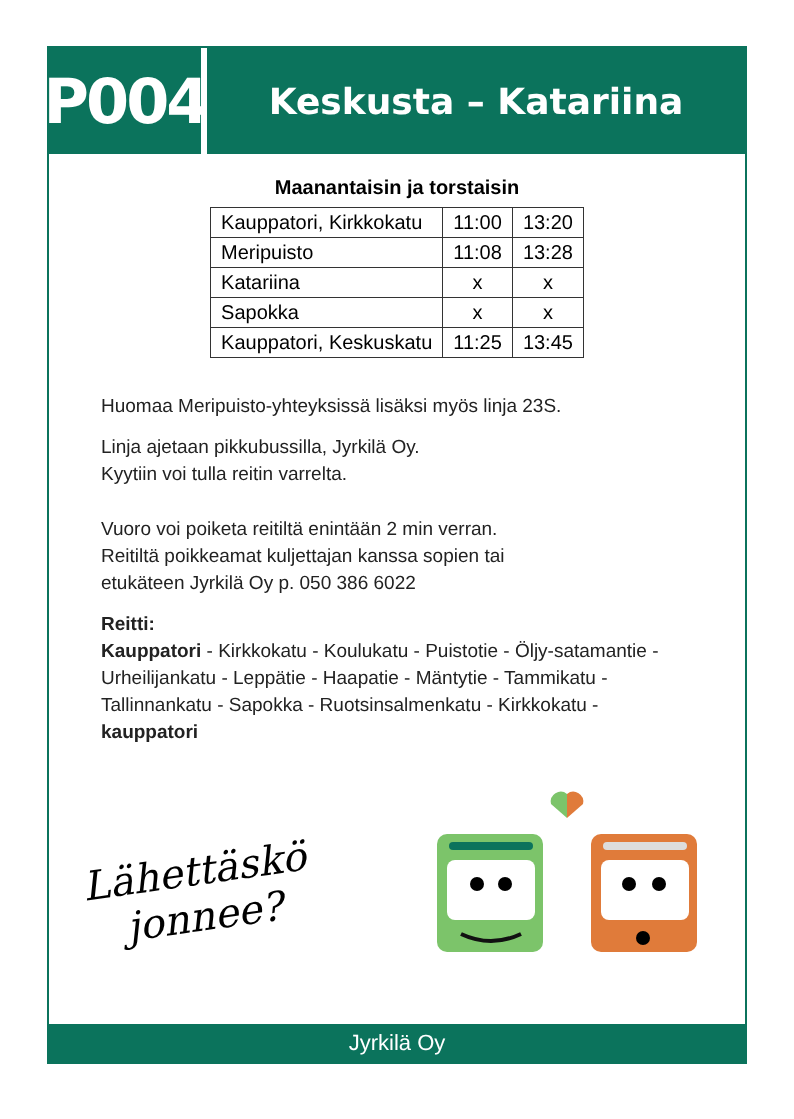P004
Keskusta – Katariina
Maanantaisin ja torstaisin
| Kauppatori, Kirkkokatu | 11:00 | 13:20 |
| Meripuisto | 11:08 | 13:28 |
| Katariina | x | x |
| Sapokka | x | x |
| Kauppatori, Keskuskatu | 11:25 | 13:45 |
Huomaa Meripuisto-yhteyksissä lisäksi myös linja 23S.
Linja ajetaan pikkubussilla, Jyrkilä Oy.
Kyytiin voi tulla reitin varrelta.
Vuoro voi poiketa reitiltä enintään 2 min verran.
Reitiltä poikkeamat kuljettajan kanssa sopien tai
etukäteen Jyrkilä Oy p. 050 386 6022
Reitti:
Kauppatori - Kirkkokatu - Koulukatu - Puistotie - Öljy-satamantie - Urheilijankatu - Leppätie - Haapatie - Mäntytie - Tammikatu - Tallinnankatu - Sapokka - Ruotsinsalmenkatu - Kirkkokatu - kauppatori
Lähettäskö
jonnee?
Jyrkilä Oy